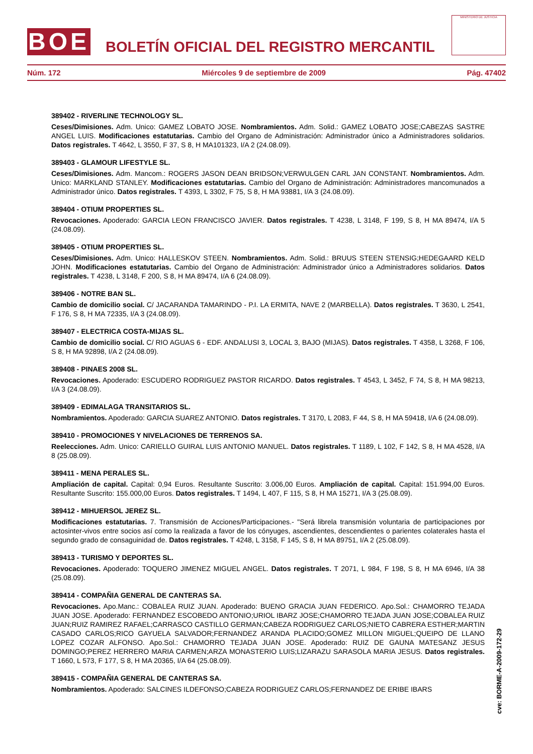BOE
BOLETÍN OFICIAL DEL REGISTRO MERCANTIL
MINISTERIO DE JUSTICIA
Núm. 172 Miércoles 9 de septiembre de 2009 Pág. 47402
389402 - RIVERLINE TECHNOLOGY SL.
Ceses/Dimisiones. Adm. Unico: GAMEZ LOBATO JOSE. Nombramientos. Adm. Solid.: GAMEZ LOBATO JOSE;CABEZAS SASTRE ANGEL LUIS. Modificaciones estatutarias. Cambio del Organo de Administración: Administrador único a Administradores solidarios. Datos registrales. T 4642, L 3550, F 37, S 8, H MA101323, I/A 2 (24.08.09).
389403 - GLAMOUR LIFESTYLE SL.
Ceses/Dimisiones. Adm. Mancom.: ROGERS JASON DEAN BRIDSON;VERWULGEN CARL JAN CONSTANT. Nombramientos. Adm. Unico: MARKLAND STANLEY. Modificaciones estatutarias. Cambio del Organo de Administración: Administradores mancomunados a Administrador único. Datos registrales. T 4393, L 3302, F 75, S 8, H MA 93881, I/A 3 (24.08.09).
389404 - OTIUM PROPERTIES SL.
Revocaciones. Apoderado: GARCIA LEON FRANCISCO JAVIER. Datos registrales. T 4238, L 3148, F 199, S 8, H MA 89474, I/A 5 (24.08.09).
389405 - OTIUM PROPERTIES SL.
Ceses/Dimisiones. Adm. Unico: HALLESKOV STEEN. Nombramientos. Adm. Solid.: BRUUS STEEN STENSIG;HEDEGAARD KELD JOHN. Modificaciones estatutarias. Cambio del Organo de Administración: Administrador único a Administradores solidarios. Datos registrales. T 4238, L 3148, F 200, S 8, H MA 89474, I/A 6 (24.08.09).
389406 - NOTRE BAN SL.
Cambio de domicilio social. C/ JACARANDA TAMARINDO - P.I. LA ERMITA, NAVE 2 (MARBELLA). Datos registrales. T 3630, L 2541, F 176, S 8, H MA 72335, I/A 3 (24.08.09).
389407 - ELECTRICA COSTA-MIJAS SL.
Cambio de domicilio social. C/ RIO AGUAS 6 - EDF. ANDALUSI 3, LOCAL 3, BAJO (MIJAS). Datos registrales. T 4358, L 3268, F 106, S 8, H MA 92898, I/A 2 (24.08.09).
389408 - PINAES 2008 SL.
Revocaciones. Apoderado: ESCUDERO RODRIGUEZ PASTOR RICARDO. Datos registrales. T 4543, L 3452, F 74, S 8, H MA 98213, I/A 3 (24.08.09).
389409 - EDIMALAGA TRANSITARIOS SL.
Nombramientos. Apoderado: GARCIA SUAREZ ANTONIO. Datos registrales. T 3170, L 2083, F 44, S 8, H MA 59418, I/A 6 (24.08.09).
389410 - PROMOCIONES Y NIVELACIONES DE TERRENOS SA.
Reelecciones. Adm. Unico: CARIELLO GUIRAL LUIS ANTONIO MANUEL. Datos registrales. T 1189, L 102, F 142, S 8, H MA 4528, I/A 8 (25.08.09).
389411 - MENA PERALES SL.
Ampliación de capital. Capital: 0,94 Euros. Resultante Suscrito: 3.006,00 Euros. Ampliación de capital. Capital: 151.994,00 Euros. Resultante Suscrito: 155.000,00 Euros. Datos registrales. T 1494, L 407, F 115, S 8, H MA 15271, I/A 3 (25.08.09).
389412 - MIHUERSOL JEREZ SL.
Modificaciones estatutarias. 7. Transmisión de Acciones/Participaciones.- "Será librela transmisión voluntaria de participaciones por actosinter-vivos entre socios así como la realizada a favor de los cónyuges, ascendientes, descendientes o parientes colaterales hasta el segundo grado de consaguinidad de. Datos registrales. T 4248, L 3158, F 145, S 8, H MA 89751, I/A 2 (25.08.09).
389413 - TURISMO Y DEPORTES SL.
Revocaciones. Apoderado: TOQUERO JIMENEZ MIGUEL ANGEL. Datos registrales. T 2071, L 984, F 198, S 8, H MA 6946, I/A 38 (25.08.09).
389414 - COMPAÑIA GENERAL DE CANTERAS SA.
Revocaciones. Apo.Manc.: COBALEA RUIZ JUAN. Apoderado: BUENO GRACIA JUAN FEDERICO. Apo.Sol.: CHAMORRO TEJADA JUAN JOSE. Apoderado: FERNANDEZ ESCOBEDO ANTONIO;URIOL IBARZ JOSE;CHAMORRO TEJADA JUAN JOSE;COBALEA RUIZ JUAN;RUIZ RAMIREZ RAFAEL;CARRASCO CASTILLO GERMAN;CABEZA RODRIGUEZ CARLOS;NIETO CABRERA ESTHER;MARTIN CASADO CARLOS;RICO GAYUELA SALVADOR;FERNANDEZ ARANDA PLACIDO;GOMEZ MILLON MIGUEL;QUEIPO DE LLANO LOPEZ COZAR ALFONSO. Apo.Sol.: CHAMORRO TEJADA JUAN JOSE. Apoderado: RUIZ DE GAUNA MATESANZ JESUS DOMINGO;PEREZ HERRERO MARIA CARMEN;ARZA MONASTERIO LUIS;LIZARAZU SARASOLA MARIA JESUS. Datos registrales. T 1660, L 573, F 177, S 8, H MA 20365, I/A 64 (25.08.09).
389415 - COMPAÑIA GENERAL DE CANTERAS SA.
Nombramientos. Apoderado: SALCINES ILDEFONSO;CABEZA RODRIGUEZ CARLOS;FERNANDEZ DE ERIBE IBARS
cve: BORME-A-2009-172-29